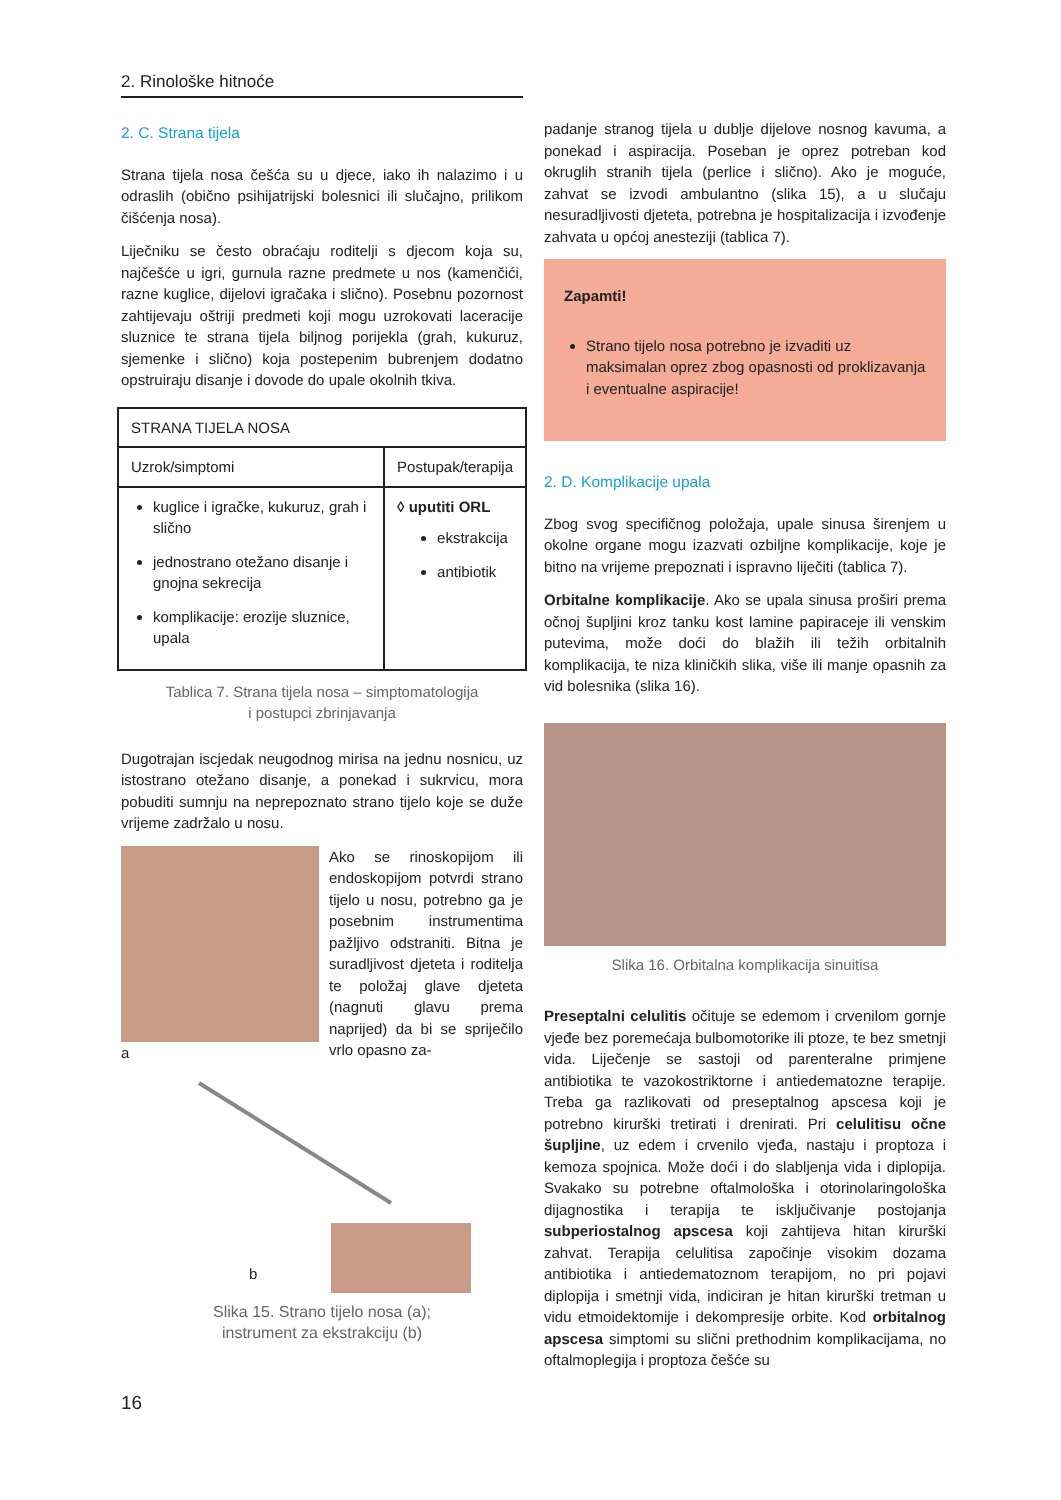2. Rinološke hitnoće
2. C. Strana tijela
Strana tijela nosa češća su u djece, iako ih nalazimo i u odraslih (obično psihijatrijski bolesnici ili slučajno, prilikom čišćenja nosa).
Liječniku se često obraćaju roditelji s djecom koja su, najčešće u igri, gurnula razne predmete u nos (kamenčići, razne kuglice, dijelovi igračaka i slično). Posebnu pozornost zahtijevaju oštriji predmeti koji mogu uzrokovati laceracije sluznice te strana tijela biljnog porijekla (grah, kukuruz, sjemenke i slično) koja postepenim bubrenjem dodatno opstruiraju disanje i dovode do upale okolnih tkiva.
| STRANA TIJELA NOSA | |
| --- | --- |
| Uzrok/simptomi | Postupak/terapija |
| kuglice i igračke, kukuruz, grah i slično jednostrano otežano disanje i gnojna sekrecija komplikacije: erozije sluznice, upala | ◊ uputiti ORL ekstrakcija antibiotik |
Tablica 7. Strana tijela nosa – simptomatologija
i postupci zbrinjavanja
Dugotrajan iscjedak neugodnog mirisa na jednu nosnicu, uz istostrano otežano disanje, a ponekad i sukrvicu, mora pobuditi sumnju na neprepoznato strano tijelo koje se duže vrijeme zadržalo u nosu.
a Ako se rinoskopijom ili endoskopijom potvrdi strano tijelo u nosu, potrebno ga je posebnim instrumentima pažljivo odstraniti. Bitna je suradljivost djeteta i roditelja te položaj glave djeteta (nagnuti glavu prema naprijed) da bi se spriječilo vrlo opasno za-
b
Slika 15. Strano tijelo nosa (a);
instrument za ekstrakciju (b)
padanje stranog tijela u dublje dijelove nosnog kavuma, a ponekad i aspiracija. Poseban je oprez potreban kod okruglih stranih tijela (perlice i slično). Ako je moguće, zahvat se izvodi ambulantno (slika 15), a u slučaju nesuradljivosti djeteta, potrebna je hospitalizacija i izvođenje zahvata u općoj anesteziji (tablica 7).
Zapamti!
Strano tijelo nosa potrebno je izvaditi uz maksimalan oprez zbog opasnosti od proklizavanja i eventualne aspiracije!
2. D. Komplikacije upala
Zbog svog specifičnog položaja, upale sinusa širenjem u okolne organe mogu izazvati ozbiljne komplikacije, koje je bitno na vrijeme prepoznati i ispravno liječiti (tablica 7).
Orbitalne komplikacije. Ako se upala sinusa proširi prema očnoj šupljini kroz tanku kost lamine papiraceje ili venskim putevima, može doći do blažih ili težih orbitalnih komplikacija, te niza kliničkih slika, više ili manje opasnih za vid bolesnika (slika 16).
Slika 16. Orbitalna komplikacija sinuitisa
Preseptalni celulitis očituje se edemom i crvenilom gornje vjeđe bez poremećaja bulbomotorike ili ptoze, te bez smetnji vida. Liječenje se sastoji od parenteralne primjene antibiotika te vazokostriktorne i antiedematozne terapije. Treba ga razlikovati od preseptalnog apscesa koji je potrebno kirurški tretirati i drenirati. Pri celulitisu očne šupljine, uz edem i crvenilo vjeđa, nastaju i proptoza i kemoza spojnica. Može doći i do slabljenja vida i diplopija. Svakako su potrebne oftalmološka i otorinolaringološka dijagnostika i terapija te isključivanje postojanja subperiostalnog apscesa koji zahtijeva hitan kirurški zahvat. Terapija celulitisa započinje visokim dozama antibiotika i antiedematoznom terapijom, no pri pojavi diplopija i smetnji vida, indiciran je hitan kirurški tretman u vidu etmoidektomije i dekompresije orbite. Kod orbitalnog apscesa simptomi su slični prethodnim komplikacijama, no oftalmoplegija i proptoza češće su
16